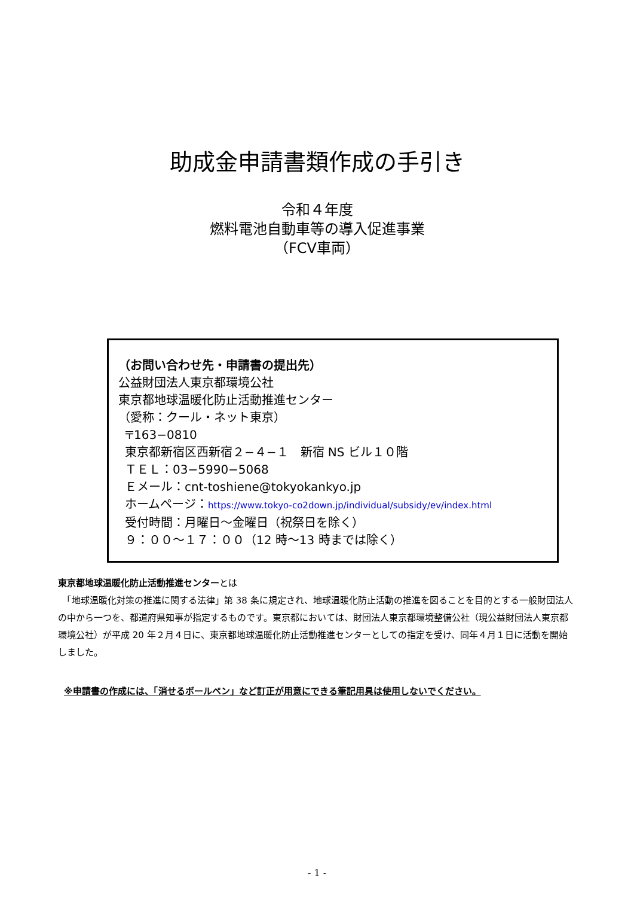助成金申請書類作成の手引き
令和４年度
燃料電池自動車等の導入促進事業
（FCV車両）
（お問い合わせ先・申請書の提出先）
公益財団法人東京都環境公社
東京都地球温暖化防止活動推進センター
（愛称：クール・ネット東京）
〒163−0810
東京都新宿区西新宿２−４−１　新宿 NS ビル１０階
ＴＥＬ：03−5990−5068
Ｅメール：cnt-toshiene@tokyokankyo.jp
ホームページ：https://www.tokyo-co2down.jp/individual/subsidy/ev/index.html
受付時間：月曜日〜金曜日（祝祭日を除く）
９：００〜１７：００（12 時〜13 時までは除く）
東京都地球温暖化防止活動推進センターとは
　「地球温暖化対策の推進に関する法律」第 38 条に規定され、地球温暖化防止活動の推進を図ることを目的とする一般財団法人の中から一つを、都道府県知事が指定するものです。東京都においては、財団法人東京都環境整備公社（現公益財団法人東京都環境公社）が平成 20 年２月４日に、東京都地球温暖化防止活動推進センターとしての指定を受け、同年４月１日に活動を開始しました。
※申請書の作成には、「消せるボールペン」など訂正が用意にできる筆記用具は使用しないでください。
- 1 -